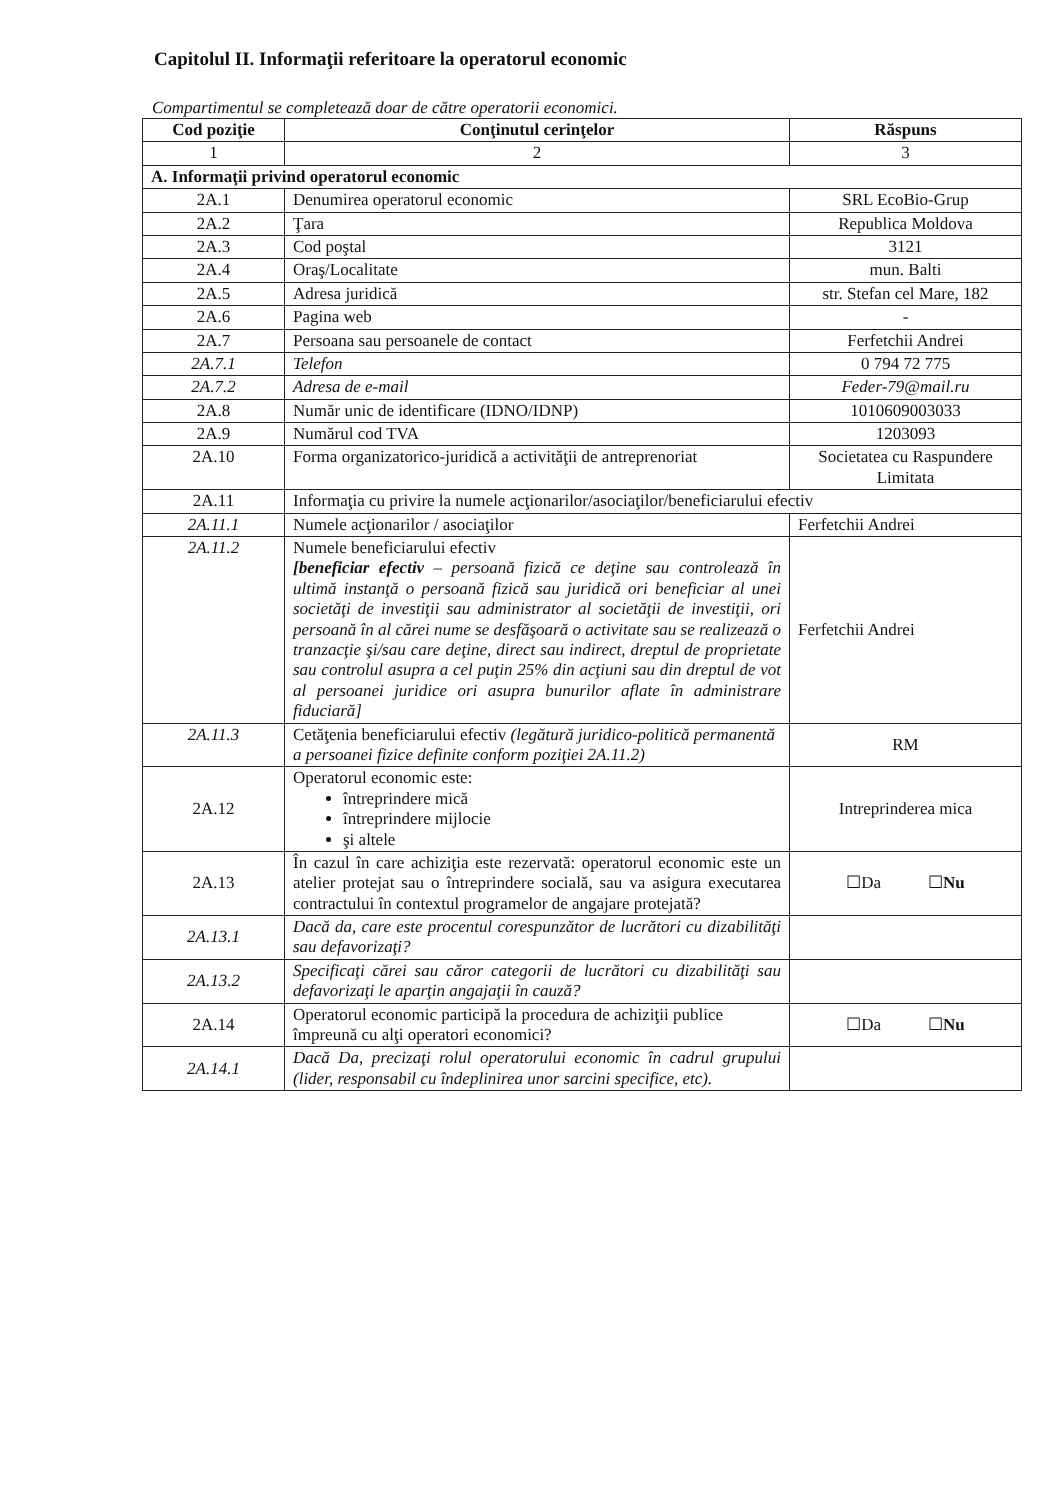Capitolul II. Informaţii referitoare la operatorul economic
Compartimentul se completează doar de către operatorii economici.
| Cod poziţie | Conţinutul cerinţelor | Răspuns |
| --- | --- | --- |
| 1 | 2 | 3 |
| A. Informaţii privind operatorul economic | | |
| 2A.1 | Denumirea operatorul economic | SRL EcoBio-Grup |
| 2A.2 | Ţara | Republica Moldova |
| 2A.3 | Cod poştal | 3121 |
| 2A.4 | Oraş/Localitate | mun. Balti |
| 2A.5 | Adresa juridică | str. Stefan cel Mare, 182 |
| 2A.6 | Pagina web | - |
| 2A.7 | Persoana sau persoanele de contact | Ferfetchii Andrei |
| 2A.7.1 | Telefon | 0 794 72 775 |
| 2A.7.2 | Adresa de e-mail | Feder-79@mail.ru |
| 2A.8 | Număr unic de identificare (IDNO/IDNP) | 1010609003033 |
| 2A.9 | Numărul cod TVA | 1203093 |
| 2A.10 | Forma organizatorico-juridică a activităţii de antreprenoriat | Societatea cu Raspundere Limitata |
| 2A.11 | Informaţia cu privire la numele acţionarilor/asociaţilor/beneficiarului efectiv | |
| 2A.11.1 | Numele acţionarilor / asociaţilor | Ferfetchii Andrei |
| 2A.11.2 | Numele beneficiarului efectiv [beneficiar efectiv – persoană fizică ce deţine sau controlează în ultimă instanţă o persoană fizică sau juridică ori beneficiar al unei societăţi de investiţii sau administrator al societăţii de investiţii, ori persoană în al cărei nume se desfăşoară o activitate sau se realizează o tranzacţie şi/sau care deţine, direct sau indirect, dreptul de proprietate sau controlul asupra a cel puţin 25% din acţiuni sau din dreptul de vot al persoanei juridice ori asupra bunurilor aflate în administrare fiduciară] | Ferfetchii Andrei |
| 2A.11.3 | Cetăţenia beneficiarului efectiv (legătură juridico-politică permanentă a persoanei fizice definite conform poziţiei 2A.11.2) | RM |
| 2A.12 | Operatorul economic este: întreprindere mică întreprindere mijlocie şi altele | Intreprinderea mica |
| 2A.13 | În cazul în care achiziţia este rezervată: operatorul economic este un atelier protejat sau o întreprindere socială, sau va asigura executarea contractului în contextul programelor de angajare protejată? | ☐Da ☐ Nu |
| 2A.13.1 | Dacă da, care este procentul corespunzător de lucrători cu dizabilităţi sau defavorizaţi? | |
| 2A.13.2 | Specificaţi cărei sau căror categorii de lucrători cu dizabilităţi sau defavorizaţi le aparţin angajaţii în cauză? | |
| 2A.14 | Operatorul economic participă la procedura de achiziţii publice împreună cu alţi operatori economici? | ☐Da ☐ Nu |
| 2A.14.1 | Dacă Da, precizaţi rolul operatorului economic în cadrul grupului (lider, responsabil cu îndeplinirea unor sarcini specifice, etc). | |